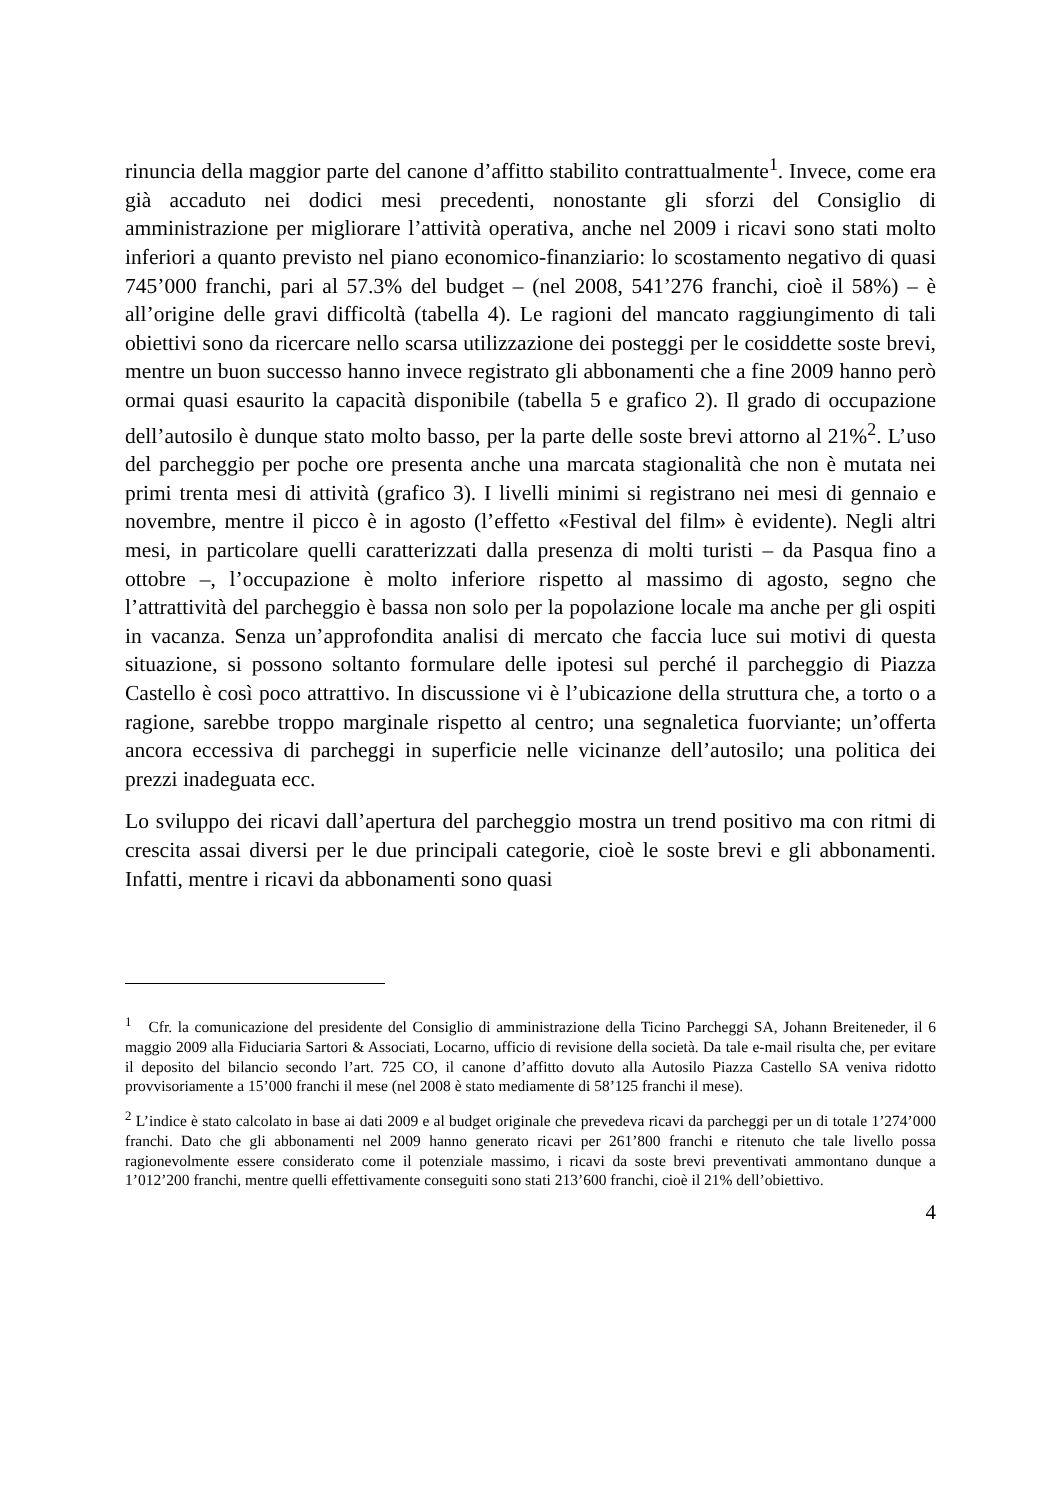rinuncia della maggior parte del canone d’affitto stabilito contrattualmente<sup>1</sup>. Invece, come era già accaduto nei dodici mesi precedenti, nonostante gli sforzi del Consiglio di amministrazione per migliorare l’attività operativa, anche nel 2009 i ricavi sono stati molto inferiori a quanto previsto nel piano economico-finanziario: lo scostamento negativo di quasi 745’000 franchi, pari al 57.3% del budget – (nel 2008, 541’276 franchi, cioè il 58%) – è all’origine delle gravi difficoltà (tabella 4). Le ragioni del mancato raggiungimento di tali obiettivi sono da ricercare nello scarsa utilizzazione dei posteggi per le cosiddette soste brevi, mentre un buon successo hanno invece registrato gli abbonamenti che a fine 2009 hanno però ormai quasi esaurito la capacità disponibile (tabella 5 e grafico 2). Il grado di occupazione dell’autosilo è dunque stato molto basso, per la parte delle soste brevi attorno al 21%<sup>2</sup>. L’uso del parcheggio per poche ore presenta anche una marcata stagionalità che non è mutata nei primi trenta mesi di attività (grafico 3). I livelli minimi si registrano nei mesi di gennaio e novembre, mentre il picco è in agosto (l’effetto «Festival del film» è evidente). Negli altri mesi, in particolare quelli caratterizzati dalla presenza di molti turisti – da Pasqua fino a ottobre –, l’occupazione è molto inferiore rispetto al massimo di agosto, segno che l’attrattività del parcheggio è bassa non solo per la popolazione locale ma anche per gli ospiti in vacanza. Senza un’approfondita analisi di mercato che faccia luce sui motivi di questa situazione, si possono soltanto formulare delle ipotesi sul perché il parcheggio di Piazza Castello è così poco attrattivo. In discussione vi è l’ubicazione della struttura che, a torto o a ragione, sarebbe troppo marginale rispetto al centro; una segnaletica fuorviante; un’offerta ancora eccessiva di parcheggi in superficie nelle vicinanze dell’autosilo; una politica dei prezzi inadeguata ecc.
Lo sviluppo dei ricavi dall’apertura del parcheggio mostra un trend positivo ma con ritmi di crescita assai diversi per le due principali categorie, cioè le soste brevi e gli abbonamenti. Infatti, mentre i ricavi da abbonamenti sono quasi
<sup>1</sup> Cfr. la comunicazione del presidente del Consiglio di amministrazione della Ticino Parcheggi SA, Johann Breiteneder, il 6 maggio 2009 alla Fiduciaria Sartori & Associati, Locarno, ufficio di revisione della società. Da tale e-mail risulta che, per evitare il deposito del bilancio secondo l’art. 725 CO, il canone d’affitto dovuto alla Autosilo Piazza Castello SA veniva ridotto provvisoriamente a 15’000 franchi il mese (nel 2008 è stato mediamente di 58’125 franchi il mese).
<sup>2</sup> L’indice è stato calcolato in base ai dati 2009 e al budget originale che prevedeva ricavi da parcheggi per un di totale 1’274’000 franchi. Dato che gli abbonamenti nel 2009 hanno generato ricavi per 261’800 franchi e ritenuto che tale livello possa ragionevolmente essere considerato come il potenziale massimo, i ricavi da soste brevi preventivati ammontano dunque a 1’012’200 franchi, mentre quelli effettivamente conseguiti sono stati 213’600 franchi, cioè il 21% dell’obiettivo.
4